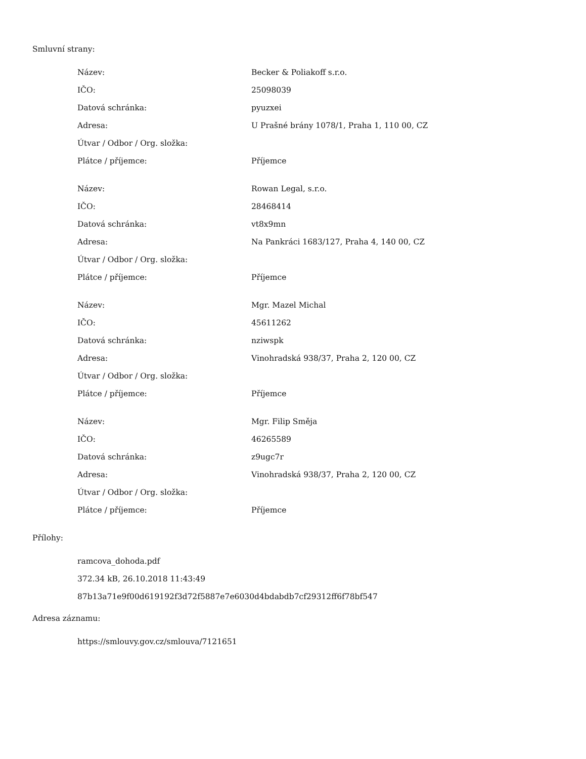Smluvní strany:
| Název: | Becker & Poliakoff s.r.o. |
| IČO: | 25098039 |
| Datová schránka: | pyuzxei |
| Adresa: | U Prašné brány 1078/1, Praha 1, 110 00, CZ |
| Útvar / Odbor / Org. složka: | |
| Plátce / příjemce: | Příjemce |
| Název: | Rowan Legal, s.r.o. |
| IČO: | 28468414 |
| Datová schránka: | vt8x9mn |
| Adresa: | Na Pankráci 1683/127, Praha 4, 140 00, CZ |
| Útvar / Odbor / Org. složka: | |
| Plátce / příjemce: | Příjemce |
| Název: | Mgr. Mazel Michal |
| IČO: | 45611262 |
| Datová schránka: | nziwspk |
| Adresa: | Vinohradská 938/37, Praha 2, 120 00, CZ |
| Útvar / Odbor / Org. složka: | |
| Plátce / příjemce: | Příjemce |
| Název: | Mgr. Filip Směja |
| IČO: | 46265589 |
| Datová schránka: | z9ugc7r |
| Adresa: | Vinohradská 938/37, Praha 2, 120 00, CZ |
| Útvar / Odbor / Org. složka: | |
| Plátce / příjemce: | Příjemce |
Přílohy:
ramcova_dohoda.pdf
372.34 kB, 26.10.2018 11:43:49
87b13a71e9f00d619192f3d72f5887e7e6030d4bdabdb7cf29312ff6f78bf547
Adresa záznamu:
https://smlouvy.gov.cz/smlouva/7121651